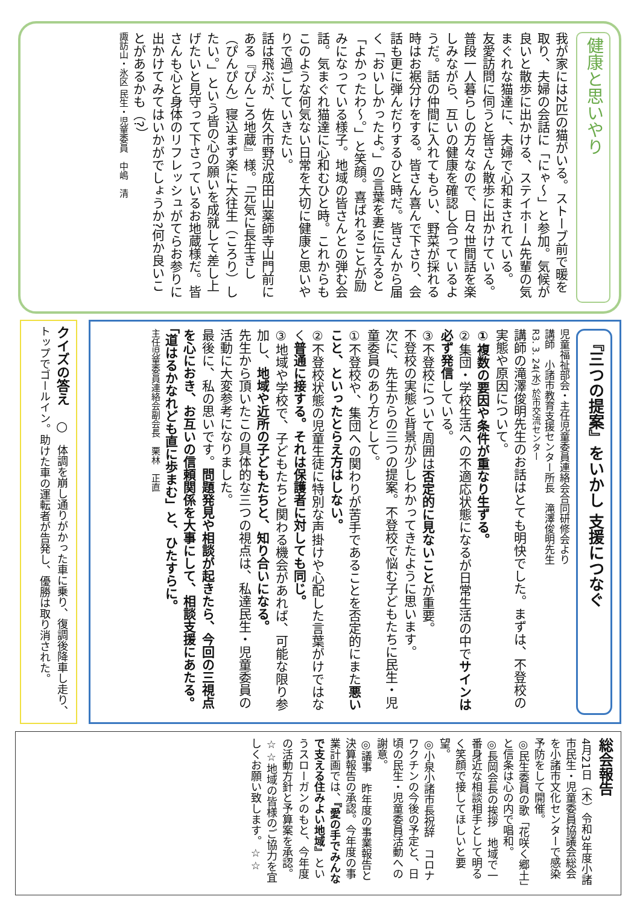健康と思いやり
我が家には2匹の猫がいる。ストーブ前で暖を取り、夫婦の会話に「にゃ～」と参加。気候が良いと散歩に出かける、ステイホーム先輩の気まぐれな猫達に、夫婦で心和まされている。
友愛訪問に伺うと皆さん散歩に出かけている。普段一人暮らしの方々なので、日々世間話を楽しみながら、互いの健康を確認し合っているようだ。話の仲間に入れてもらい、野菜が採れる時はお裾分けをする。皆さん喜んで下さり、会話も更に弾んだりするひと時だ。皆さんから届く「おいしかったよ。」の言葉を妻に伝えると「よかったわ～。」と笑顔。喜ばれることが励みになっている様子。地域の皆さんとの弾む会話。気まぐれ猫達に心和むひと時。これからもこのような何気ない日常を大切に健康と思いやりで過ごしていきたい。
話は飛ぶが、佐久市野沢成田山薬師寺山門前にある『ぴんころ地蔵』様。「元気に長生きし（ぴんぴん）寝込まず楽に大往生（ころり）したい。」という皆の心の願いを成就して差し上げたいと見守って下さっているお地蔵様だ。皆さんも心と身体のリフレッシュがてらお参りに出かけてみてはいかがでしょうか?何か良いことがあるかも（?）
諏訪山・氷区 民生・児童委員　中嶋　清
『三つの提案』をいかし 支援につなぐ
児童福祉部会・主任児童委員連絡会合同研修会より
講師　小諸市教育支援センター所長　滝澤俊明先生
R3. 3. 24(水) 於市交流センター
講師の滝澤俊明先生のお話はとても明快でした。まずは、不登校の実態や原因について。
①複数の要因や条件が重なり生ずる。
②集団・学校生活への不適応状態になるが日常生活の中でサインは必ず発信している。
③不登校について周囲は否定的に見ないことが重要。
不登校の実態と背景が少しわかってきたように思います。
次に、先生からの三つの提案。不登校で悩む子どもたちに民生・児童委員のあり方として。
①不登校や、集団への関わりが苦手であることを否定的にまた悪いこと、といったとらえ方はしない。
②不登校状態の児童生徒に特別な声掛けや心配した言葉がけではなく普通に接する。それは保護者に対しても同じ。
③地域や学校で、子どもたちと関わる機会があれば、可能な限り参加し、地域や近所の子どもたちと、知り合いになる。
先生から頂いたこの具体的な三つの視点は、私達民生・児童委員の活動に大変参考になりました。
最後に、私の思いです。問題発見や相談が起きたら、今回の三視点を心におき、お互いの信頼関係を大事にして、相談支援にあたる。「道はるかなれども直に歩まむ」と、ひたすらに。
主任児童委員連絡会副会長　栗林　正直
クイズの答え　○　体調を崩し通りがかった車に乗り、復調後降車し走り、トップでゴールイン。助けた車の運転者が告発し、優勝は取り消された。
総会報告
4月21日（木）令和3年度小諸市民生・児童委員協議会総会を小諸市文化センターで感染予防をして開催。
◎民生委員の歌「花咲く郷土」と信条は心の内で唱和。
◎長岡会長の挨拶　地域で一番身近な相談相手として明るく笑顔で接してほしいと要望。
◎小泉小諸市長祝辞　コロナワクチンの今後の予定と、日頃の民生・児童委員活動への謝意。
◎議事　昨年度の事業報告と決算報告の承認。今年度の事業計画では、『愛の手でみんなで支える住みよい地域』というスローガンのもと、今年度の活動方針と予算案を承認。
☆☆地域の皆様のご協力を宜しくお願い致します。☆☆